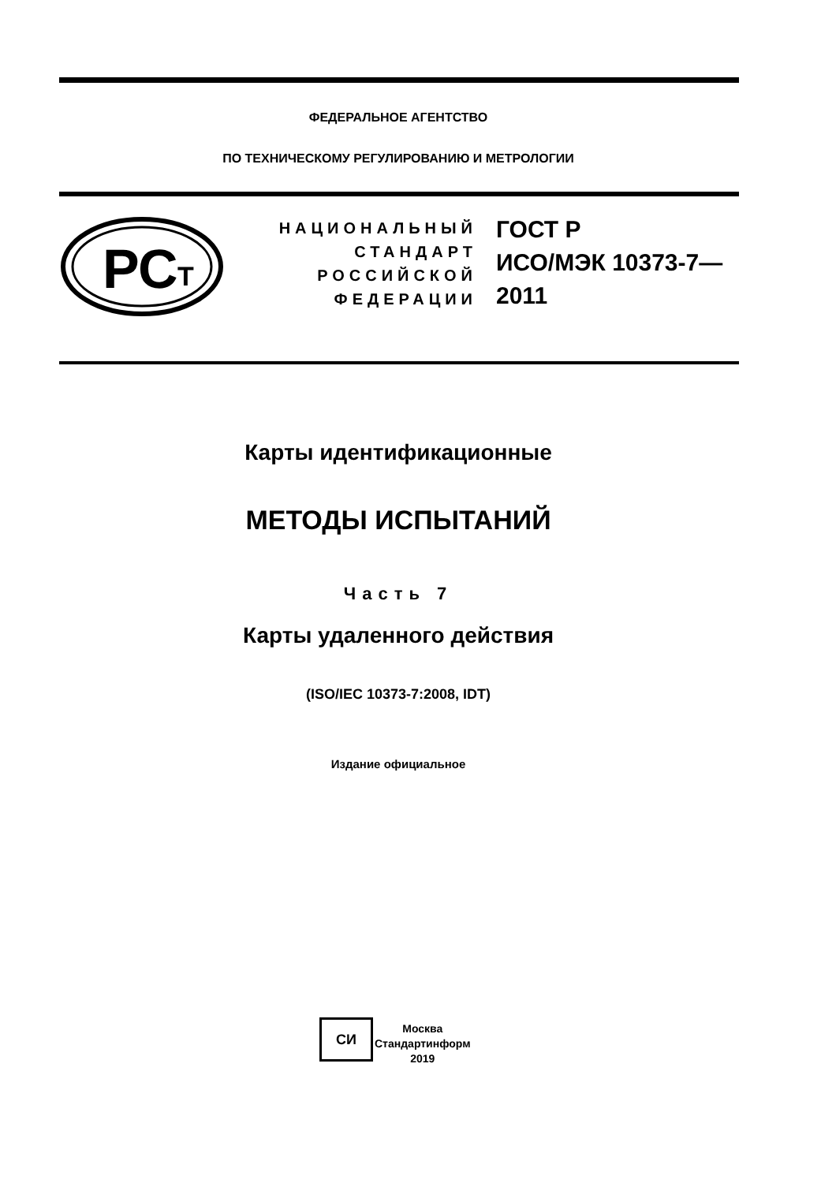ФЕДЕРАЛЬНОЕ АГЕНТСТВО
ПО ТЕХНИЧЕСКОМУ РЕГУЛИРОВАНИЮ И МЕТРОЛОГИИ
РС
Т
НАЦИОНАЛЬНЫЙ
СТАНДАРТ
РОССИЙСКОЙ
ФЕДЕРАЦИИ
ГОСТ Р
ИСО/МЭК 10373-7—
2011
Карты идентификационные
МЕТОДЫ ИСПЫТАНИЙ
Часть 7
Карты удаленного действия
(ISO/IEC 10373-7:2008, IDT)
Издание официальное
СИ
Москва
Стандартинформ
2019